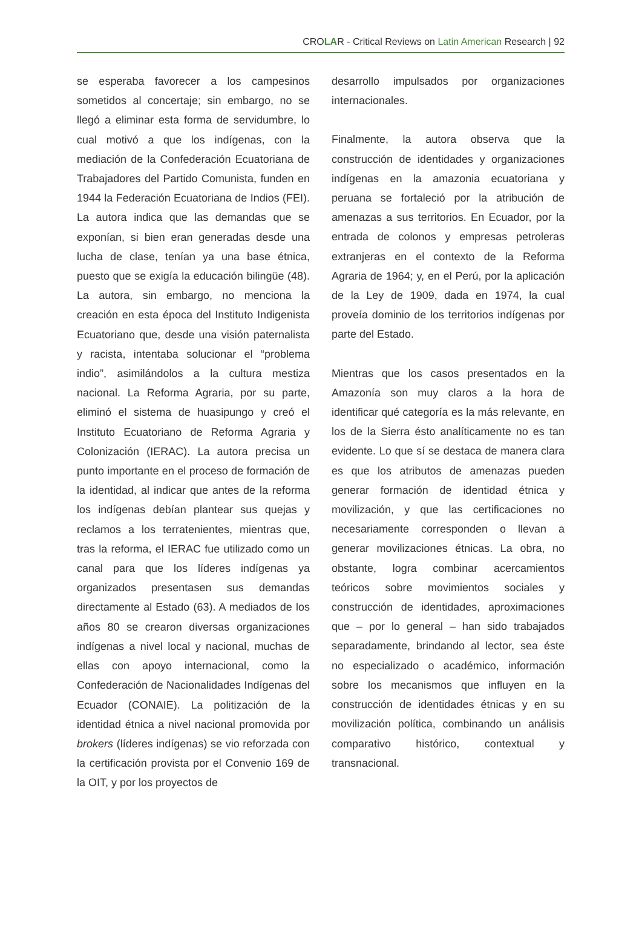CROLAR - Critical Reviews on Latin American Research | 92
se esperaba favorecer a los campesinos sometidos al concertaje; sin embargo, no se llegó a eliminar esta forma de servidumbre, lo cual motivó a que los indígenas, con la mediación de la Confederación Ecuatoriana de Trabajadores del Partido Comunista, funden en 1944 la Federación Ecuatoriana de Indios (FEI). La autora indica que las demandas que se exponían, si bien eran generadas desde una lucha de clase, tenían ya una base étnica, puesto que se exigía la educación bilingüe (48). La autora, sin embargo, no menciona la creación en esta época del Instituto Indigenista Ecuatoriano que, desde una visión paternalista y racista, intentaba solucionar el “problema indio”, asimilándolos a la cultura mestiza nacional. La Reforma Agraria, por su parte, eliminó el sistema de huasipungo y creó el Instituto Ecuatoriano de Reforma Agraria y Colonización (IERAC). La autora precisa un punto importante en el proceso de formación de la identidad, al indicar que antes de la reforma los indígenas debían plantear sus quejas y reclamos a los terratenientes, mientras que, tras la reforma, el IERAC fue utilizado como un canal para que los líderes indígenas ya organizados presentasen sus demandas directamente al Estado (63). A mediados de los años 80 se crearon diversas organizaciones indígenas a nivel local y nacional, muchas de ellas con apoyo internacional, como la Confederación de Nacionalidades Indígenas del Ecuador (CONAIE). La politización de la identidad étnica a nivel nacional promovida por brokers (líderes indígenas) se vio reforzada con la certificación provista por el Convenio 169 de la OIT, y por los proyectos de
desarrollo impulsados por organizaciones internacionales.
Finalmente, la autora observa que la construcción de identidades y organizaciones indígenas en la amazonia ecuatoriana y peruana se fortaleció por la atribución de amenazas a sus territorios. En Ecuador, por la entrada de colonos y empresas petroleras extranjeras en el contexto de la Reforma Agraria de 1964; y, en el Perú, por la aplicación de la Ley de 1909, dada en 1974, la cual proveía dominio de los territorios indígenas por parte del Estado.
Mientras que los casos presentados en la Amazonía son muy claros a la hora de identificar qué categoría es la más relevante, en los de la Sierra ésto analíticamente no es tan evidente. Lo que sí se destaca de manera clara es que los atributos de amenazas pueden generar formación de identidad étnica y movilización, y que las certificaciones no necesariamente corresponden o llevan a generar movilizaciones étnicas. La obra, no obstante, logra combinar acercamientos teóricos sobre movimientos sociales y construcción de identidades, aproximaciones que – por lo general – han sido trabajados separadamente, brindando al lector, sea éste no especializado o académico, información sobre los mecanismos que influyen en la construcción de identidades étnicas y en su movilización política, combinando un análisis comparativo histórico, contextual y transnacional.